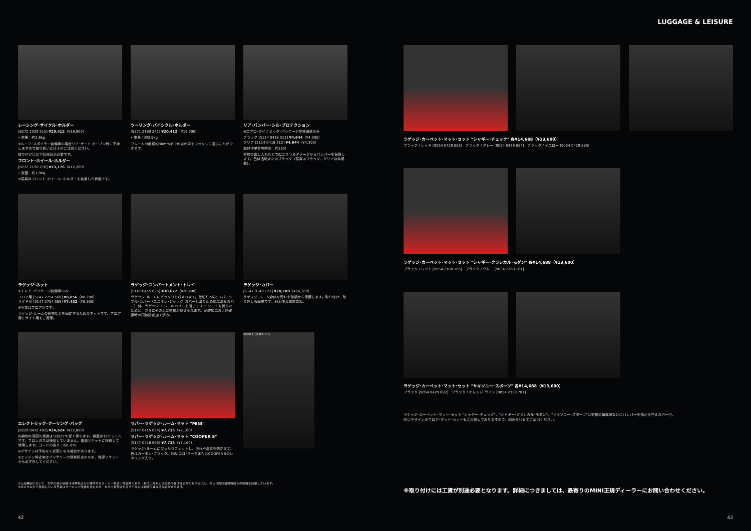レーシング･サイクル･ホルダー
[8272 2326 515] ¥20,412（¥18,900）
• 重量：約2.6kg
※ルーフ･スポイラー装備車の場合リア･ゲート オープン時に干渉しますので取り扱いには十分ご注意ください。
取り付けには下記部品が必要です。
フロント･ホイール･ホルダー
[8272 2150 270] ¥13,176（¥12,200）
• 重量：約1.0kg
※写真はフロント･ホイール･ホルダーを装着した状態です。
ツーリング･バイシクル･ホルダー
[8271 2180 241] ¥20,412（¥18,900）
• 重量：約3.9kg
フレームの直径約80mmまでの自転車をロックして運ぶことができます。
リア･バンパー･シル･プロテクション
※エアロ･ダイナミック･パッケージ非装備車のみ
ブラック [5114 0418 311] ¥4,644（¥4,300）
クリア [5114 0418 312] ¥4,644（¥4,300）
取付作業参考時間：約30分
荷物の出し入れなどで起こりうるダメージからバンパーを保護します。色は透明またはブラック（写真はブラック、クリアは非掲載）。
ラゲッジ･ネット
※トレイ･パッケージ装備車のみ
フロア用 [5147 2754 568] ¥8,856（¥8,200）
サイド用 [5147 2754 569] ¥7,452（¥6,900）
※写真はフロア用です。
ラゲッジ･ルームの荷物などを固定するためのネットです。フロア用とサイド用をご用意。
ラゲッジ･コンパートメント･トレイ
[5147 0415 025] ¥30,672（¥28,400）
ラゲッジ･ルームにピッタリと収まります。仕切り2枚とリバーシブル･カバー（ユニオン･ジャック･カバーと滑り止め加工済みカバー）付。ラゲッジ･トレーのカバーを閉じてリア･シートを折りたためば、さらにその上に荷物が載せられます。耐酸加工および破損時の飛散防止加工済み。
ラゲッジ･カバー
[5147 0140 121] ¥28,188（¥26,100）
ラゲッジ･ルーム全体を汚れや破損から保護します。取り付け、取り外しも簡単です。耐水性合成皮革製。
エレクトリック･クーリング･バッグ
[8229 0432 493] ¥24,624（¥22,800）
内容物を周囲の温度より約25℃低く保ちます。容量は12リットルです。フロンガスは使用していません。電源ソケットに接続して使用します。コードの長さ：約1.6m
※デザインは予告なく変更になる場合があります。
※エンジン停止後はバッテリーの消耗防止のため、電源ソケットから必ず外してください。
ラバー･ラゲッジ･ルーム･マット "MINI"
[5147 0415 024] ¥7,733（¥7,160）
ラバー･ラゲッジ･ルーム･マット "COOPER S"
[5147 0418 666] ¥7,733（¥7,160）
ラゲッジ･ルームにぴったりフィットし、汚れや湿気を防ぎます。色はカーボン･ブラック。MINIロゴ･マークまたはCOOPER Sのレタリング入り。
MINI COOPER S
※上記標記において、太字の表示価格は消費税込みの標準的なメーカー希望小売価格であり、取付工賃および塗装代等は含まれておりません。カッコ内は消費税抜きの価格を記載しています。
※本カタログで使用している写真はヨーロッパ仕様を含むため、日本で販売されるモデルとは細部で異なる場合があります。
42
LUGGAGE & LEISURE
ラゲッジ･カーペット･マット･セット "シャギー･チェック" 各¥14,688（¥13,600）
ブラック / レッド [9054 0429 883] ブラック / グレー [9054 0429 884] ブラック / イエロー [9054 0429 885]
ラゲッジ･カーペット･マット･セット "シャギー･クラシカル･モダン" 各¥14,688（¥13,600）
ブラック / レッド [9054 2160 165] ブラック / グレー [9054 2160 161]
ラゲッジ･カーペット･マット･セット "サキソニー･スポーツ" 各¥14,688（¥13,600）
ブラック [9054 0429 882] ブラック / オレンジ･ライン [9054 2338 707]
ラゲッジ･カーペット･マット･セット "シャギー･チェック"、"シャギー･クラシカル･モダン"、"サキソニー･スポーツ"は荷物の積載時などにバンパーを傷から守るカバー付。
同じデザインのフロア･マット･セットもご用意しておりますので、組み合わせてご活用ください。
※取り付けには工賃が別途必要となります。詳細につきましては、最寄りのMINI正規ディーラーにお問い合わせください。
43